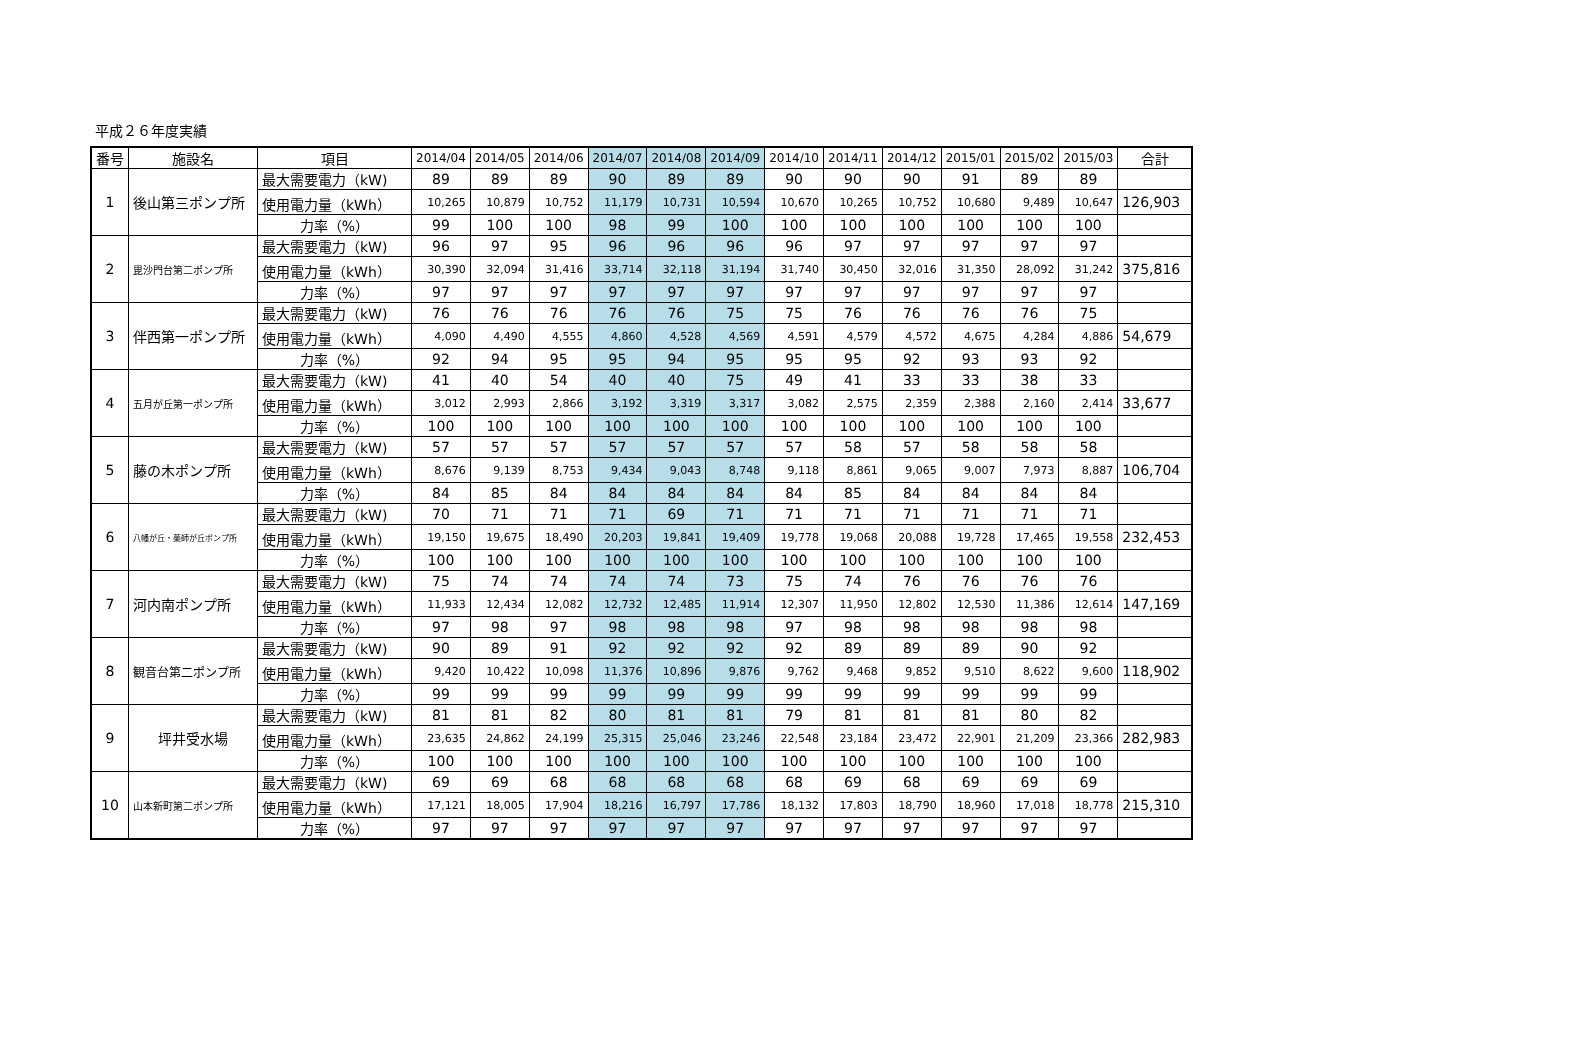平成２６年度実績
| 番号 | 施設名 | 項目 | 2014/04 | 2014/05 | 2014/06 | 2014/07 | 2014/08 | 2014/09 | 2014/10 | 2014/11 | 2014/12 | 2015/01 | 2015/02 | 2015/03 | 合計 |
| --- | --- | --- | --- | --- | --- | --- | --- | --- | --- | --- | --- | --- | --- | --- | --- |
| 1 | 後山第三ポンプ所 | 最大需要電力（kW) | 89 | 89 | 89 | 90 | 89 | 89 | 90 | 90 | 90 | 91 | 89 | 89 | |
| | | 使用電力量（kWh） | 10,265 | 10,879 | 10,752 | 11,179 | 10,731 | 10,594 | 10,670 | 10,265 | 10,752 | 10,680 | 9,489 | 10,647 | 126,903 |
| | | 力率（%） | 99 | 100 | 100 | 98 | 99 | 100 | 100 | 100 | 100 | 100 | 100 | 100 | |
| 2 | 毘沙門台第二ポンプ所 | 最大需要電力（kW) | 96 | 97 | 95 | 96 | 96 | 96 | 96 | 97 | 97 | 97 | 97 | 97 | |
| | | 使用電力量（kWh） | 30,390 | 32,094 | 31,416 | 33,714 | 32,118 | 31,194 | 31,740 | 30,450 | 32,016 | 31,350 | 28,092 | 31,242 | 375,816 |
| | | 力率（%） | 97 | 97 | 97 | 97 | 97 | 97 | 97 | 97 | 97 | 97 | 97 | 97 | |
| 3 | 伴西第一ポンプ所 | 最大需要電力（kW) | 76 | 76 | 76 | 76 | 76 | 75 | 75 | 76 | 76 | 76 | 76 | 75 | |
| | | 使用電力量（kWh） | 4,090 | 4,490 | 4,555 | 4,860 | 4,528 | 4,569 | 4,591 | 4,579 | 4,572 | 4,675 | 4,284 | 4,886 | 54,679 |
| | | 力率（%） | 92 | 94 | 95 | 95 | 94 | 95 | 95 | 95 | 92 | 93 | 93 | 92 | |
| 4 | 五月が丘第一ポンプ所 | 最大需要電力（kW) | 41 | 40 | 54 | 40 | 40 | 75 | 49 | 41 | 33 | 33 | 38 | 33 | |
| | | 使用電力量（kWh） | 3,012 | 2,993 | 2,866 | 3,192 | 3,319 | 3,317 | 3,082 | 2,575 | 2,359 | 2,388 | 2,160 | 2,414 | 33,677 |
| | | 力率（%） | 100 | 100 | 100 | 100 | 100 | 100 | 100 | 100 | 100 | 100 | 100 | 100 | |
| 5 | 藤の木ポンプ所 | 最大需要電力（kW) | 57 | 57 | 57 | 57 | 57 | 57 | 57 | 58 | 57 | 58 | 58 | 58 | |
| | | 使用電力量（kWh） | 8,676 | 9,139 | 8,753 | 9,434 | 9,043 | 8,748 | 9,118 | 8,861 | 9,065 | 9,007 | 7,973 | 8,887 | 106,704 |
| | | 力率（%） | 84 | 85 | 84 | 84 | 84 | 84 | 84 | 85 | 84 | 84 | 84 | 84 | |
| 6 | 八幡が丘・薬師が丘ポンプ所 | 最大需要電力（kW) | 70 | 71 | 71 | 71 | 69 | 71 | 71 | 71 | 71 | 71 | 71 | 71 | |
| | | 使用電力量（kWh） | 19,150 | 19,675 | 18,490 | 20,203 | 19,841 | 19,409 | 19,778 | 19,068 | 20,088 | 19,728 | 17,465 | 19,558 | 232,453 |
| | | 力率（%） | 100 | 100 | 100 | 100 | 100 | 100 | 100 | 100 | 100 | 100 | 100 | 100 | |
| 7 | 河内南ポンプ所 | 最大需要電力（kW) | 75 | 74 | 74 | 74 | 74 | 73 | 75 | 74 | 76 | 76 | 76 | 76 | |
| | | 使用電力量（kWh） | 11,933 | 12,434 | 12,082 | 12,732 | 12,485 | 11,914 | 12,307 | 11,950 | 12,802 | 12,530 | 11,386 | 12,614 | 147,169 |
| | | 力率（%） | 97 | 98 | 97 | 98 | 98 | 98 | 97 | 98 | 98 | 98 | 98 | 98 | |
| 8 | 観音台第二ポンプ所 | 最大需要電力（kW) | 90 | 89 | 91 | 92 | 92 | 92 | 92 | 89 | 89 | 89 | 90 | 92 | |
| | | 使用電力量（kWh） | 9,420 | 10,422 | 10,098 | 11,376 | 10,896 | 9,876 | 9,762 | 9,468 | 9,852 | 9,510 | 8,622 | 9,600 | 118,902 |
| | | 力率（%） | 99 | 99 | 99 | 99 | 99 | 99 | 99 | 99 | 99 | 99 | 99 | 99 | |
| 9 | 坪井受水場 | 最大需要電力（kW) | 81 | 81 | 82 | 80 | 81 | 81 | 79 | 81 | 81 | 81 | 80 | 82 | |
| | | 使用電力量（kWh） | 23,635 | 24,862 | 24,199 | 25,315 | 25,046 | 23,246 | 22,548 | 23,184 | 23,472 | 22,901 | 21,209 | 23,366 | 282,983 |
| | | 力率（%） | 100 | 100 | 100 | 100 | 100 | 100 | 100 | 100 | 100 | 100 | 100 | 100 | |
| 10 | 山本新町第二ポンプ所 | 最大需要電力（kW) | 69 | 69 | 68 | 68 | 68 | 68 | 68 | 69 | 68 | 69 | 69 | 69 | |
| | | 使用電力量（kWh） | 17,121 | 18,005 | 17,904 | 18,216 | 16,797 | 17,786 | 18,132 | 17,803 | 18,790 | 18,960 | 17,018 | 18,778 | 215,310 |
| | | 力率（%） | 97 | 97 | 97 | 97 | 97 | 97 | 97 | 97 | 97 | 97 | 97 | 97 | |